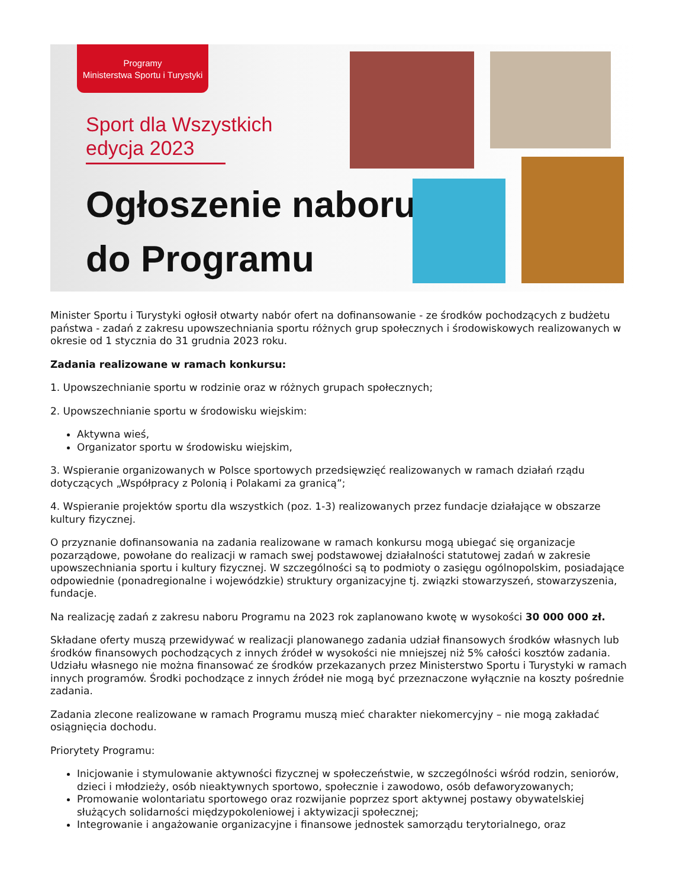Programy
Ministerstwa Sportu i Turystyki
Sport dla Wszystkich
edycja 2023
Ogłoszenie naboru
do Programu
Minister Sportu i Turystyki ogłosił otwarty nabór ofert na dofinansowanie - ze środków pochodzących z budżetu państwa - zadań z zakresu upowszechniania sportu różnych grup społecznych i środowiskowych realizowanych w okresie od 1 stycznia do 31 grudnia 2023 roku.
Zadania realizowane w ramach konkursu:
1. Upowszechnianie sportu w rodzinie oraz w różnych grupach społecznych;
2. Upowszechnianie sportu w środowisku wiejskim:
Aktywna wieś,
Organizator sportu w środowisku wiejskim,
3. Wspieranie organizowanych w Polsce sportowych przedsięwzięć realizowanych w ramach działań rządu dotyczących „Współpracy z Polonią i Polakami za granicą”;
4. Wspieranie projektów sportu dla wszystkich (poz. 1-3) realizowanych przez fundacje działające w obszarze kultury fizycznej.
O przyznanie dofinansowania na zadania realizowane w ramach konkursu mogą ubiegać się organizacje pozarządowe, powołane do realizacji w ramach swej podstawowej działalności statutowej zadań w zakresie upowszechniania sportu i kultury fizycznej. W szczególności są to podmioty o zasięgu ogólnopolskim, posiadające odpowiednie (ponadregionalne i wojewódzkie) struktury organizacyjne tj. związki stowarzyszeń, stowarzyszenia, fundacje.
Na realizację zadań z zakresu naboru Programu na 2023 rok zaplanowano kwotę w wysokości 30 000 000 zł.
Składane oferty muszą przewidywać w realizacji planowanego zadania udział finansowych środków własnych lub środków finansowych pochodzących z innych źródeł w wysokości nie mniejszej niż 5% całości kosztów zadania. Udziału własnego nie można finansować ze środków przekazanych przez Ministerstwo Sportu i Turystyki w ramach innych programów. Środki pochodzące z innych źródeł nie mogą być przeznaczone wyłącznie na koszty pośrednie zadania.
Zadania zlecone realizowane w ramach Programu muszą mieć charakter niekomercyjny – nie mogą zakładać osiągnięcia dochodu.
Priorytety Programu:
Inicjowanie i stymulowanie aktywności fizycznej w społeczeństwie, w szczególności wśród rodzin, seniorów, dzieci i młodzieży, osób nieaktywnych sportowo, społecznie i zawodowo, osób defaworyzowanych;
Promowanie wolontariatu sportowego oraz rozwijanie poprzez sport aktywnej postawy obywatelskiej służących solidarności międzypokoleniowej i aktywizacji społecznej;
Integrowanie i angażowanie organizacyjne i finansowe jednostek samorządu terytorialnego, oraz